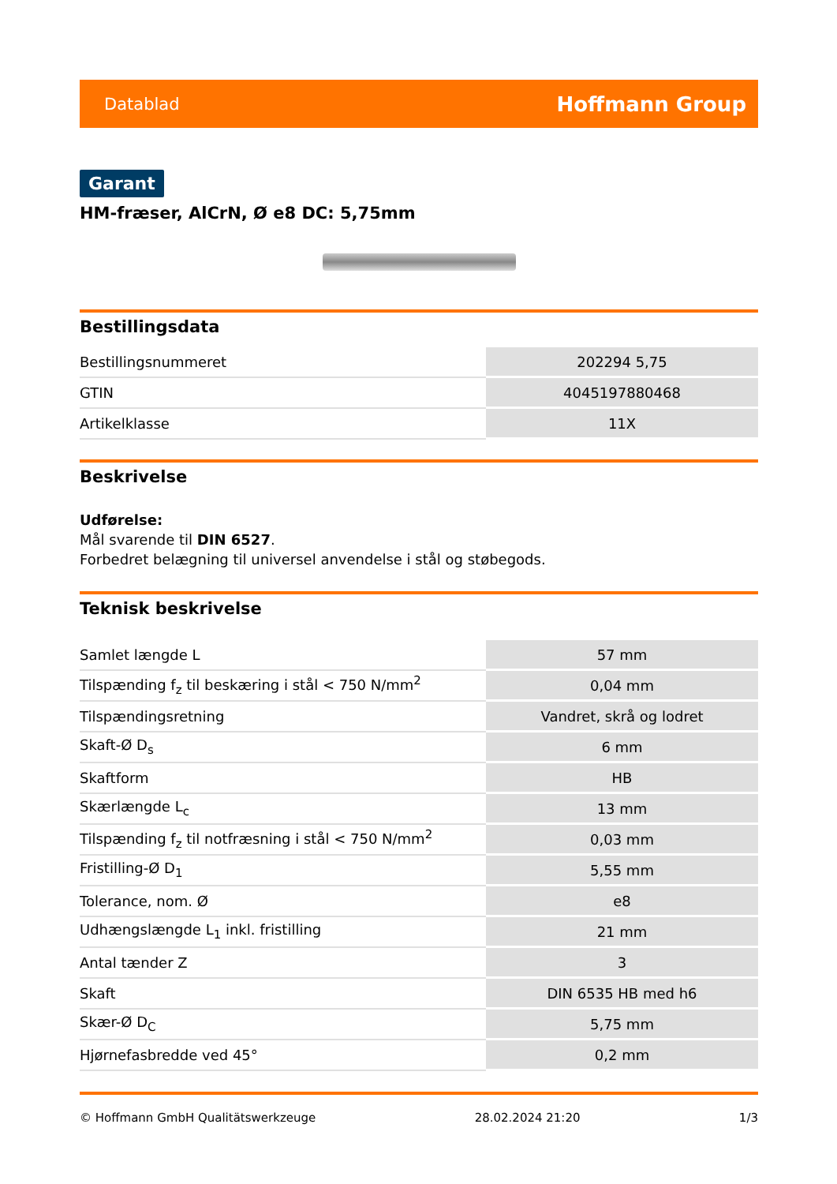Datablad Hoffmann Group
Garant
HM-fræser, AlCrN, Ø e8 DC: 5,75mm
Bestillingsdata
| Bestillingsnummeret | 202294 5,75 |
| GTIN | 4045197880468 |
| Artikelklasse | 11X |
Beskrivelse
Udførelse:
Mål svarende til DIN 6527.
Forbedret belægning til universel anvendelse i stål og støbegods.
Teknisk beskrivelse
| Samlet længde L | 57 mm |
| Tilspænding f<sub>z</sub> til beskæring i stål < 750 N/mm<sup>2</sup> | 0,04 mm |
| Tilspændingsretning | Vandret, skrå og lodret |
| Skaft-Ø D<sub>s</sub> | 6 mm |
| Skaftform | HB |
| Skærlængde L<sub>c</sub> | 13 mm |
| Tilspænding f<sub>z</sub> til notfræsning i stål < 750 N/mm<sup>2</sup> | 0,03 mm |
| Fristilling-Ø D<sub>1</sub> | 5,55 mm |
| Tolerance, nom. Ø | e8 |
| Udhængslængde L<sub>1</sub> inkl. fristilling | 21 mm |
| Antal tænder Z | 3 |
| Skaft | DIN 6535 HB med h6 |
| Skær-Ø D<sub>C</sub> | 5,75 mm |
| Hjørnefasbredde ved 45° | 0,2 mm |
© Hoffmann GmbH Qualitätswerkzeuge 28.02.2024 21:20 1/3